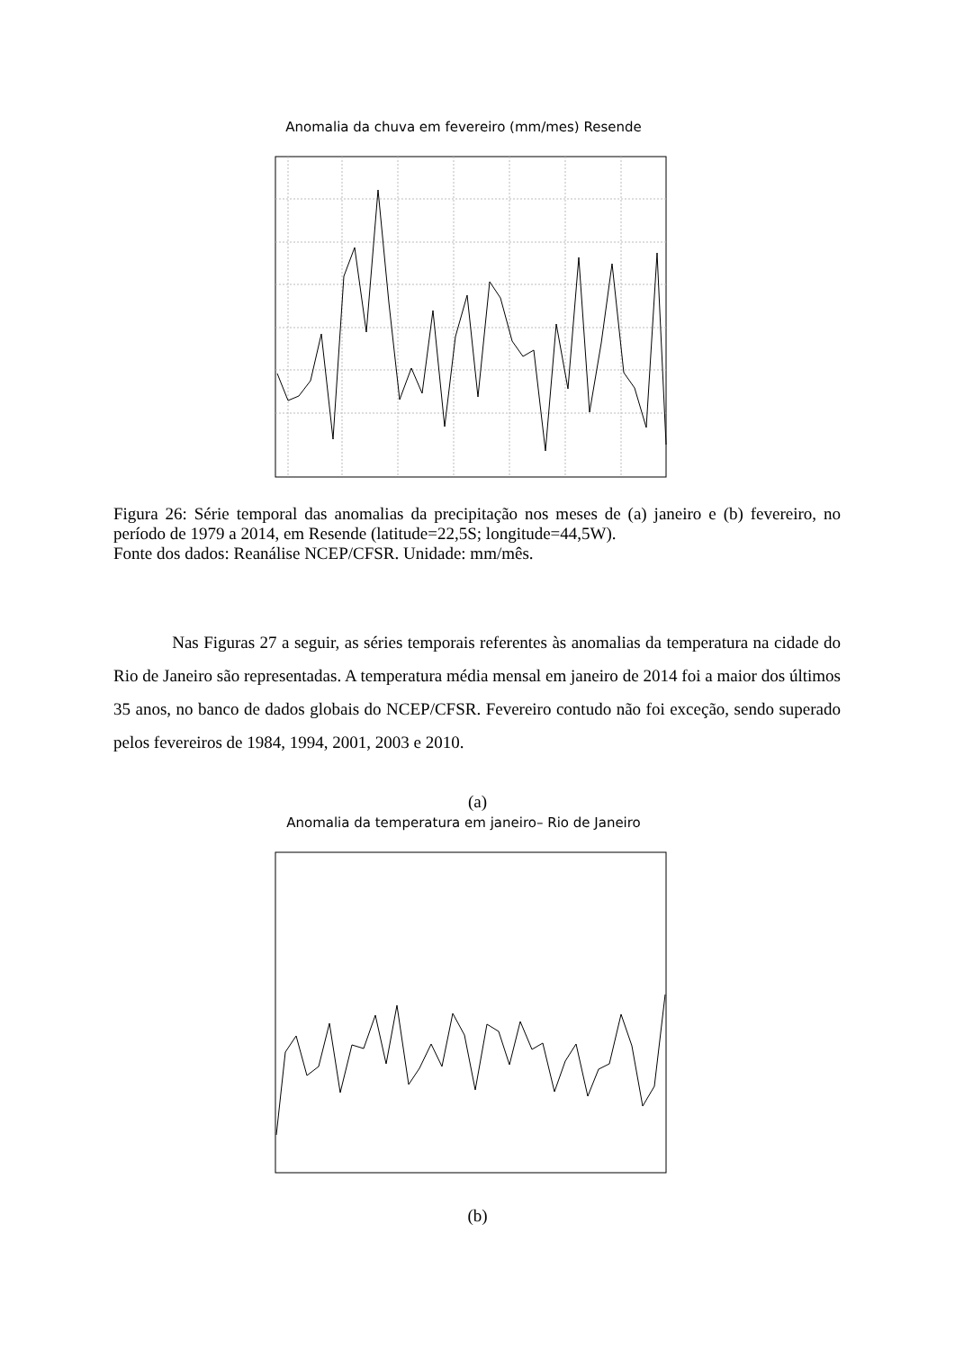Anomalia da chuva em fevereiro (mm/mes) Resende
Figura 26: Série temporal das anomalias da precipitação nos meses de (a) janeiro e (b) fevereiro, no período de 1979 a 2014, em Resende (latitude=22,5S; longitude=44,5W).
Fonte dos dados: Reanálise NCEP/CFSR. Unidade: mm/mês.
Nas Figuras 27 a seguir, as séries temporais referentes às anomalias da temperatura na cidade do Rio de Janeiro são representadas. A temperatura média mensal em janeiro de 2014 foi a maior dos últimos 35 anos, no banco de dados globais do NCEP/CFSR. Fevereiro contudo não foi exceção, sendo superado pelos fevereiros de 1984, 1994, 2001, 2003 e 2010.
(a)
Anomalia da temperatura em janeiro– Rio de Janeiro
(b)